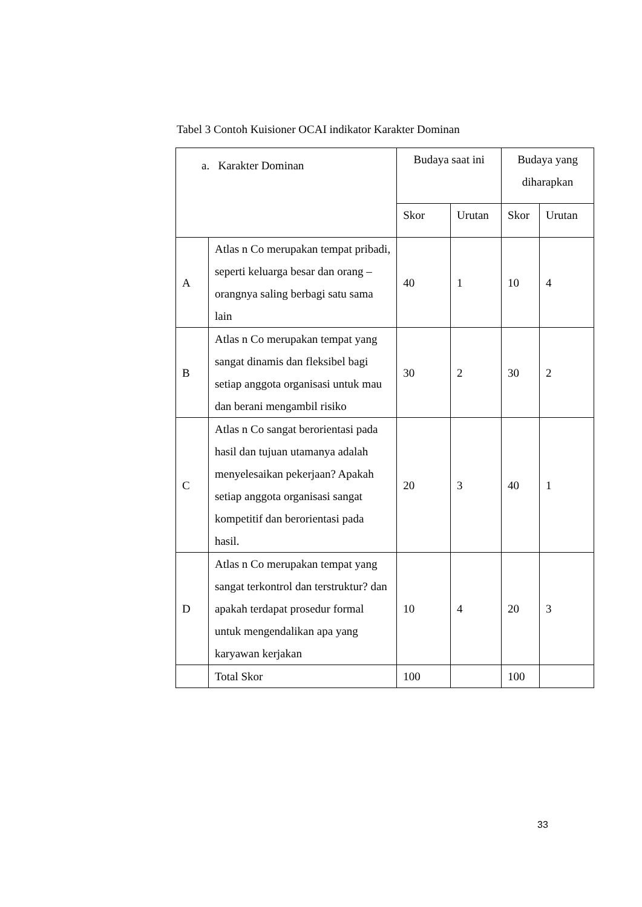Tabel 3 Contoh Kuisioner OCAI indikator Karakter Dominan
| a. Karakter Dominan | | Budaya saat ini | | Budaya yang diharapkan | |
| | | Skor | Urutan | Skor | Urutan |
| A | Atlas n Co merupakan tempat pribadi, seperti keluarga besar dan orang – orangnya saling berbagi satu sama lain | 40 | 1 | 10 | 4 |
| B | Atlas n Co merupakan tempat yang sangat dinamis dan fleksibel bagi setiap anggota organisasi untuk mau dan berani mengambil risiko | 30 | 2 | 30 | 2 |
| C | Atlas n Co sangat berorientasi pada hasil dan tujuan utamanya adalah menyelesaikan pekerjaan? Apakah setiap anggota organisasi sangat kompetitif dan berorientasi pada hasil. | 20 | 3 | 40 | 1 |
| D | Atlas n Co merupakan tempat yang sangat terkontrol dan terstruktur? dan apakah terdapat prosedur formal untuk mengendalikan apa yang karyawan kerjakan | 10 | 4 | 20 | 3 |
| | Total Skor | 100 | | 100 | |
33